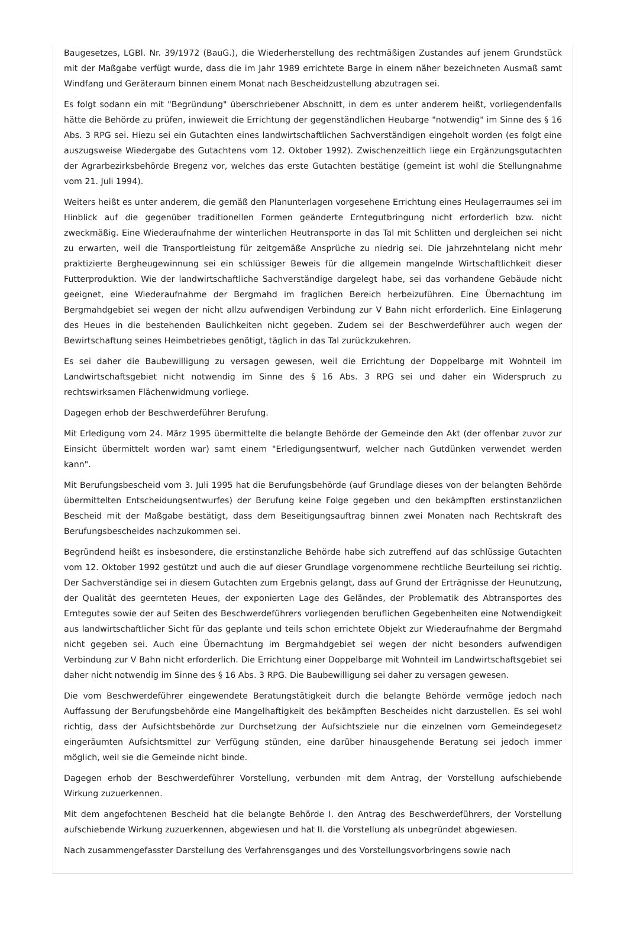Baugesetzes, LGBl. Nr. 39/1972 (BauG.), die Wiederherstellung des rechtmäßigen Zustandes auf jenem Grundstück mit der Maßgabe verfügt wurde, dass die im Jahr 1989 errichtete Barge in einem näher bezeichneten Ausmaß samt Windfang und Geräteraum binnen einem Monat nach Bescheidzustellung abzutragen sei.
Es folgt sodann ein mit "Begründung" überschriebener Abschnitt, in dem es unter anderem heißt, vorliegendenfalls hätte die Behörde zu prüfen, inwieweit die Errichtung der gegenständlichen Heubarge "notwendig" im Sinne des § 16 Abs. 3 RPG sei. Hiezu sei ein Gutachten eines landwirtschaftlichen Sachverständigen eingeholt worden (es folgt eine auszugsweise Wiedergabe des Gutachtens vom 12. Oktober 1992). Zwischenzeitlich liege ein Ergänzungsgutachten der Agrarbezirksbehörde Bregenz vor, welches das erste Gutachten bestätige (gemeint ist wohl die Stellungnahme vom 21. Juli 1994).
Weiters heißt es unter anderem, die gemäß den Planunterlagen vorgesehene Errichtung eines Heulagerraumes sei im Hinblick auf die gegenüber traditionellen Formen geänderte Erntegutbringung nicht erforderlich bzw. nicht zweckmäßig. Eine Wiederaufnahme der winterlichen Heutransporte in das Tal mit Schlitten und dergleichen sei nicht zu erwarten, weil die Transportleistung für zeitgemäße Ansprüche zu niedrig sei. Die jahrzehntelang nicht mehr praktizierte Bergheugewinnung sei ein schlüssiger Beweis für die allgemein mangelnde Wirtschaftlichkeit dieser Futterproduktion. Wie der landwirtschaftliche Sachverständige dargelegt habe, sei das vorhandene Gebäude nicht geeignet, eine Wiederaufnahme der Bergmahd im fraglichen Bereich herbeizuführen. Eine Übernachtung im Bergmahdgebiet sei wegen der nicht allzu aufwendigen Verbindung zur V Bahn nicht erforderlich. Eine Einlagerung des Heues in die bestehenden Baulichkeiten nicht gegeben. Zudem sei der Beschwerdeführer auch wegen der Bewirtschaftung seines Heimbetriebes genötigt, täglich in das Tal zurückzukehren.
Es sei daher die Baubewilligung zu versagen gewesen, weil die Errichtung der Doppelbarge mit Wohnteil im Landwirtschaftsgebiet nicht notwendig im Sinne des § 16 Abs. 3 RPG sei und daher ein Widerspruch zu rechtswirksamen Flächenwidmung vorliege.
Dagegen erhob der Beschwerdeführer Berufung.
Mit Erledigung vom 24. März 1995 übermittelte die belangte Behörde der Gemeinde den Akt (der offenbar zuvor zur Einsicht übermittelt worden war) samt einem "Erledigungsentwurf, welcher nach Gutdünken verwendet werden kann".
Mit Berufungsbescheid vom 3. Juli 1995 hat die Berufungsbehörde (auf Grundlage dieses von der belangten Behörde übermittelten Entscheidungsentwurfes) der Berufung keine Folge gegeben und den bekämpften erstinstanzlichen Bescheid mit der Maßgabe bestätigt, dass dem Beseitigungsauftrag binnen zwei Monaten nach Rechtskraft des Berufungsbescheides nachzukommen sei.
Begründend heißt es insbesondere, die erstinstanzliche Behörde habe sich zutreffend auf das schlüssige Gutachten vom 12. Oktober 1992 gestützt und auch die auf dieser Grundlage vorgenommene rechtliche Beurteilung sei richtig. Der Sachverständige sei in diesem Gutachten zum Ergebnis gelangt, dass auf Grund der Erträgnisse der Heunutzung, der Qualität des geernteten Heues, der exponierten Lage des Geländes, der Problematik des Abtransportes des Erntegutes sowie der auf Seiten des Beschwerdeführers vorliegenden beruflichen Gegebenheiten eine Notwendigkeit aus landwirtschaftlicher Sicht für das geplante und teils schon errichtete Objekt zur Wiederaufnahme der Bergmahd nicht gegeben sei. Auch eine Übernachtung im Bergmahdgebiet sei wegen der nicht besonders aufwendigen Verbindung zur V Bahn nicht erforderlich. Die Errichtung einer Doppelbarge mit Wohnteil im Landwirtschaftsgebiet sei daher nicht notwendig im Sinne des § 16 Abs. 3 RPG. Die Baubewilligung sei daher zu versagen gewesen.
Die vom Beschwerdeführer eingewendete Beratungstätigkeit durch die belangte Behörde vermöge jedoch nach Auffassung der Berufungsbehörde eine Mangelhaftigkeit des bekämpften Bescheides nicht darzustellen. Es sei wohl richtig, dass der Aufsichtsbehörde zur Durchsetzung der Aufsichtsziele nur die einzelnen vom Gemeindegesetz eingeräumten Aufsichtsmittel zur Verfügung stünden, eine darüber hinausgehende Beratung sei jedoch immer möglich, weil sie die Gemeinde nicht binde.
Dagegen erhob der Beschwerdeführer Vorstellung, verbunden mit dem Antrag, der Vorstellung aufschiebende Wirkung zuzuerkennen.
Mit dem angefochtenen Bescheid hat die belangte Behörde I. den Antrag des Beschwerdeführers, der Vorstellung aufschiebende Wirkung zuzuerkennen, abgewiesen und hat II. die Vorstellung als unbegründet abgewiesen.
Nach zusammengefasster Darstellung des Verfahrensganges und des Vorstellungsvorbringens sowie nach